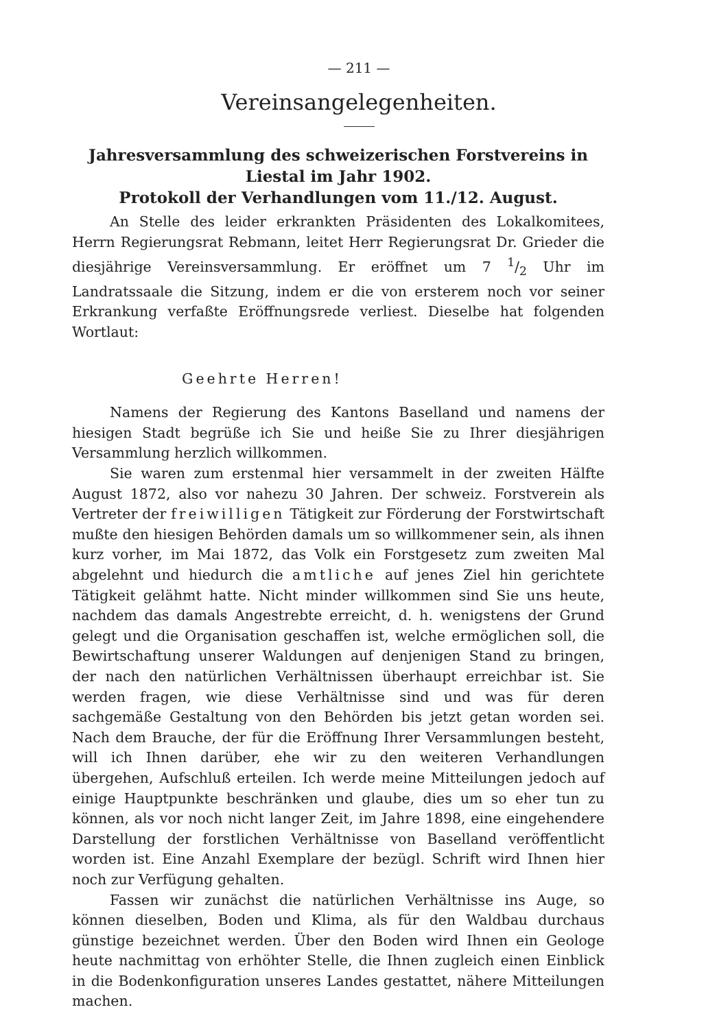— 211 —
Vereinsangelegenheiten.
Jahresversammlung des schweizerischen Forstvereins in Liestal im Jahr 1902.
Protokoll der Verhandlungen vom 11./12. August.
An Stelle des leider erkrankten Präsidenten des Lokalkomitees, Herrn Regierungsrat Rebmann, leitet Herr Regierungsrat Dr. Grieder die diesjährige Vereinsversammlung. Er eröffnet um 7 1/2 Uhr im Landratssaale die Sitzung, indem er die von ersterem noch vor seiner Erkrankung verfaßte Eröffnungsrede verliest. Dieselbe hat folgenden Wortlaut:
Geehrte Herren!
Namens der Regierung des Kantons Baselland und namens der hiesigen Stadt begrüße ich Sie und heiße Sie zu Ihrer diesjährigen Versammlung herzlich willkommen.
Sie waren zum erstenmal hier versammelt in der zweiten Hälfte August 1872, also vor nahezu 30 Jahren. Der schweiz. Forstverein als Vertreter der freiwilligen Tätigkeit zur Förderung der Forstwirtschaft mußte den hiesigen Behörden damals um so willkommener sein, als ihnen kurz vorher, im Mai 1872, das Volk ein Forstgesetz zum zweiten Mal abgelehnt und hiedurch die amtliche auf jenes Ziel hin gerichtete Tätigkeit gelähmt hatte. Nicht minder willkommen sind Sie uns heute, nachdem das damals Angestrebte erreicht, d. h. wenigstens der Grund gelegt und die Organisation geschaffen ist, welche ermöglichen soll, die Bewirtschaftung unserer Waldungen auf denjenigen Stand zu bringen, der nach den natürlichen Verhältnissen überhaupt erreichbar ist. Sie werden fragen, wie diese Verhältnisse sind und was für deren sachgemäße Gestaltung von den Behörden bis jetzt getan worden sei. Nach dem Brauche, der für die Eröffnung Ihrer Versammlungen besteht, will ich Ihnen darüber, ehe wir zu den weiteren Verhandlungen übergehen, Aufschluß erteilen. Ich werde meine Mitteilungen jedoch auf einige Hauptpunkte beschränken und glaube, dies um so eher tun zu können, als vor noch nicht langer Zeit, im Jahre 1898, eine eingehendere Darstellung der forstlichen Verhältnisse von Baselland veröffentlicht worden ist. Eine Anzahl Exemplare der bezügl. Schrift wird Ihnen hier noch zur Verfügung gehalten.
Fassen wir zunächst die natürlichen Verhältnisse ins Auge, so können dieselben, Boden und Klima, als für den Waldbau durchaus günstige bezeichnet werden. Über den Boden wird Ihnen ein Geologe heute nachmittag von erhöhter Stelle, die Ihnen zugleich einen Einblick in die Bodenkonfiguration unseres Landes gestattet, nähere Mitteilungen machen.